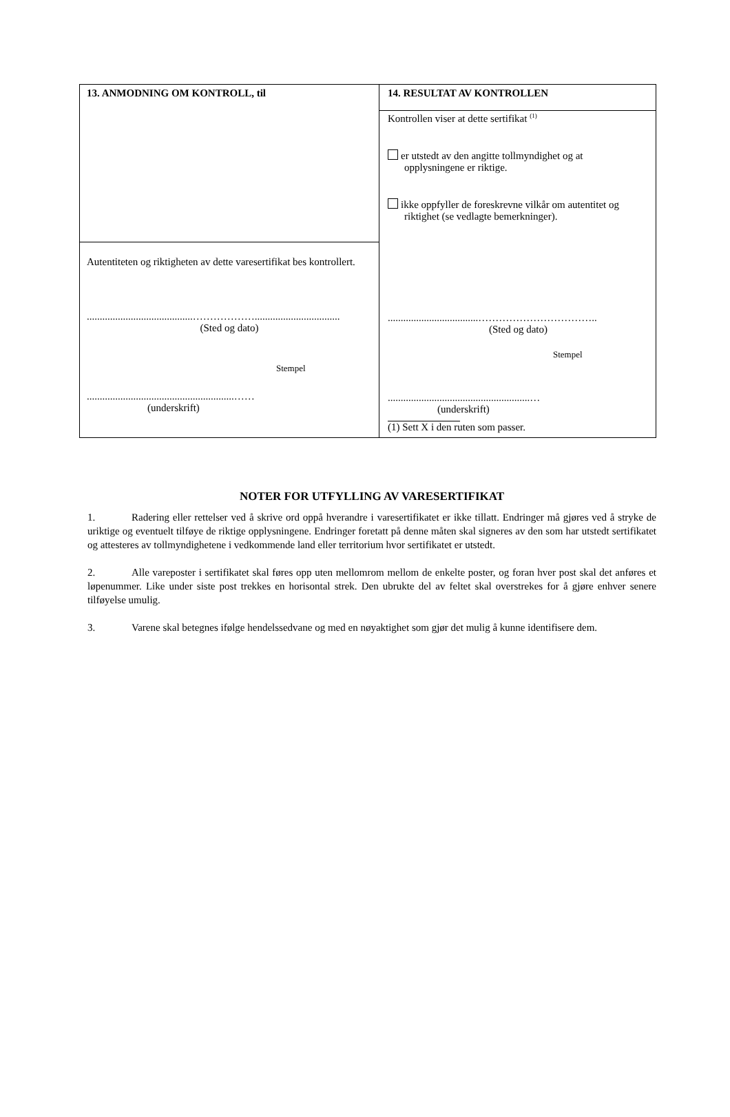13. ANMODNING OM KONTROLL, til
Autentiteten og riktigheten av dette varesertifikat bes kontrollert.
.........................................……………….................................
(Sted og dato)
Stempel
.........................................................……
(underskrift)
14. RESULTAT AV KONTROLLEN
Kontrollen viser at dette sertifikat <sup>(1)</sup>
er utstedt av den angitte tollmyndighet og at
opplysningene er riktige.
ikke oppfyller de foreskrevne vilkår om autentitet og
riktighet (se vedlagte bemerkninger).
...................................……………………………..
(Sted og dato)
Stempel
.......................................................…
(underskrift)
(1) Sett X i den ruten som passer.
NOTER FOR UTFYLLING AV VARESERTIFIKAT
1. Radering eller rettelser ved å skrive ord oppå hverandre i varesertifikatet er ikke tillatt. Endringer må gjøres ved å stryke de uriktige og eventuelt tilføye de riktige opplysningene. Endringer foretatt på denne måten skal signeres av den som har utstedt sertifikatet og attesteres av tollmyndighetene i vedkommende land eller territorium hvor sertifikatet er utstedt.
2. Alle vareposter i sertifikatet skal føres opp uten mellomrom mellom de enkelte poster, og foran hver post skal det anføres et løpenummer. Like under siste post trekkes en horisontal strek. Den ubrukte del av feltet skal overstrekes for å gjøre enhver senere tilføyelse umulig.
3. Varene skal betegnes ifølge hendelssedvane og med en nøyaktighet som gjør det mulig å kunne identifisere dem.